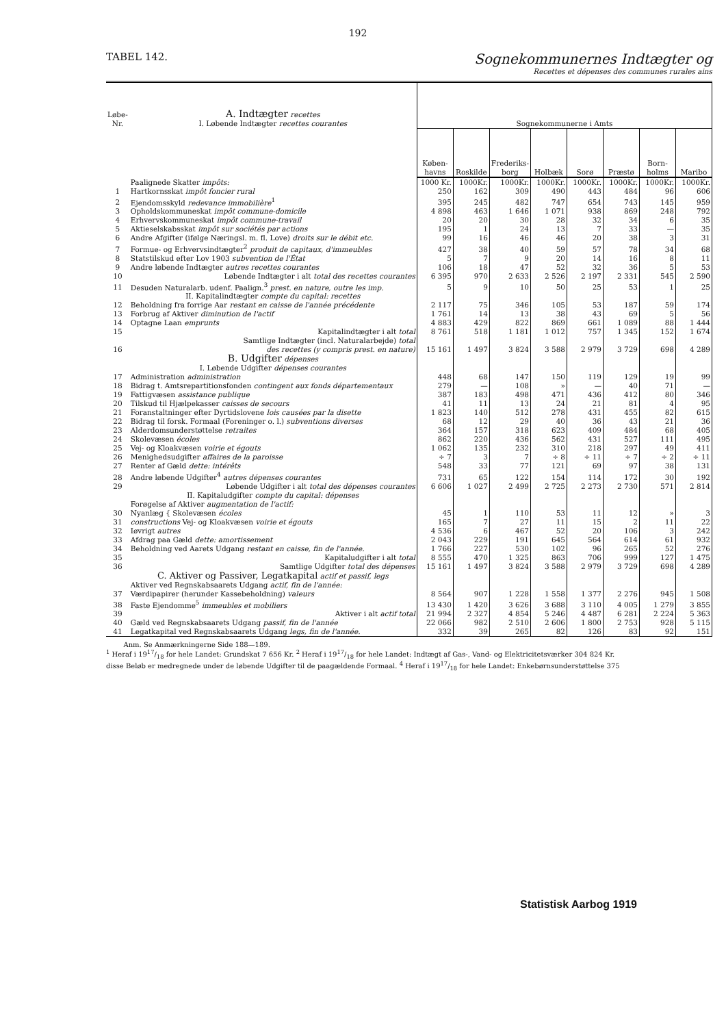192
TABEL 142.
Sognekommunernes Indtægter og
Recettes et dépenses des communes rurales ains
| Løbe-Nr. | A. Indtægter recettes I. Løbende Indtægter recettes courantes | Sognekommunerne i Amts | | | | | | | |
| | | Køben-havns | Roskilde | Frederiks-borg | Holbæk | Sorø | Præstø | Born-holms | Maribo |
| | Paalignede Skatter impôts: | 1000 Kr. | 1000Kr. | 1000Kr. | 1000Kr. | 1000Kr. | 1000Kr. | 1000Kr. | 1000Kr. |
| 1 | Hartkornsskat impôt foncier rural | 250 | 162 | 309 | 490 | 443 | 484 | 96 | 606 |
| 2 | Ejendomsskyld redevance immobilière<sup>1</sup> | 395 | 245 | 482 | 747 | 654 | 743 | 145 | 959 |
| 3 | Opholdskommuneskat impôt commune-domicile | 4 898 | 463 | 1 646 | 1 071 | 938 | 869 | 248 | 792 |
| 4 | Erhvervskommuneskat impôt commune-travail | 20 | 20 | 30 | 28 | 32 | 34 | 6 | 35 |
| 5 | Aktieselskabsskat impôt sur sociétés par actions | 195 | 1 | 24 | 13 | 7 | 33 | — | 35 |
| 6 | Andre Afgifter (ifølge Næringsl. m. fl. Love) droits sur le débit etc. | 99 | 16 | 46 | 46 | 20 | 38 | 3 | 31 |
| 7 | Formue- og Erhvervsindtægter<sup>2</sup> produit de capitaux, d'immeubles | 427 | 38 | 40 | 59 | 57 | 78 | 34 | 68 |
| 8 | Statstilskud efter Lov 1903 subvention de l'État | 5 | 7 | 9 | 20 | 14 | 16 | 8 | 11 |
| 9 | Andre løbende Indtægter autres recettes courantes | 106 | 18 | 47 | 52 | 32 | 36 | 5 | 53 |
| 10 | Løbende Indtægter i alt total des recettes courantes | 6 395 | 970 | 2 633 | 2 526 | 2 197 | 2 331 | 545 | 2 590 |
| 11 | Desuden Naturalarb. udenf. Paalign.<sup>3</sup> prest. en nature, outre les imp. | 5 | 9 | 10 | 50 | 25 | 53 | 1 | 25 |
| | II. Kapitalindtægter compte du capital: recettes | | | | | | | | |
| 12 | Beholdning fra forrige Aar restant en caisse de l'année précédente | 2 117 | 75 | 346 | 105 | 53 | 187 | 59 | 174 |
| 13 | Forbrug af Aktiver diminution de l'actif | 1 761 | 14 | 13 | 38 | 43 | 69 | 5 | 56 |
| 14 | Optagne Laan emprunts | 4 883 | 429 | 822 | 869 | 661 | 1 089 | 88 | 1 444 |
| 15 | Kapitalindtægter i alt total | 8 761 | 518 | 1 181 | 1 012 | 757 | 1 345 | 152 | 1 674 |
| 16 | Samtlige Indtægter (incl. Naturalarbejde) total des recettes (y compris prest. en nature) | 15 161 | 1 497 | 3 824 | 3 588 | 2 979 | 3 729 | 698 | 4 289 |
| | B. Udgifter dépenses I. Løbende Udgifter dépenses courantes | | | | | | | | |
| 17 | Administration administration | 448 | 68 | 147 | 150 | 119 | 129 | 19 | 99 |
| 18 | Bidrag t. Amtsrepartitionsfonden contingent aux fonds départementaux | 279 | — | 108 | » | — | 40 | 71 | — |
| 19 | Fattigvæsen assistance publique | 387 | 183 | 498 | 471 | 436 | 412 | 80 | 346 |
| 20 | Tilskud til Hjælpekasser caisses de secours | 41 | 11 | 13 | 24 | 21 | 81 | 4 | 95 |
| 21 | Foranstaltninger efter Dyrtidslovene lois causées par la disette | 1 823 | 140 | 512 | 278 | 431 | 455 | 82 | 615 |
| 22 | Bidrag til forsk. Formaal (Foreninger o. l.) subventions diverses | 68 | 12 | 29 | 40 | 36 | 43 | 21 | 36 |
| 23 | Alderdomsunderstøttelse retraites | 364 | 157 | 318 | 623 | 409 | 484 | 68 | 405 |
| 24 | Skolevæsen écoles | 862 | 220 | 436 | 562 | 431 | 527 | 111 | 495 |
| 25 | Vej- og Kloakvæsen voirie et égouts | 1 062 | 135 | 232 | 310 | 218 | 297 | 49 | 411 |
| 26 | Menighedsudgifter affaires de la paroisse | ÷ 7 | 3 | 7 | ÷ 8 | ÷ 11 | ÷ 7 | ÷ 2 | ÷ 11 |
| 27 | Renter af Gæld dette: intérêts | 548 | 33 | 77 | 121 | 69 | 97 | 38 | 131 |
| 28 | Andre løbende Udgifter<sup>4</sup> autres dépenses courantes | 731 | 65 | 122 | 154 | 114 | 172 | 30 | 192 |
| 29 | Løbende Udgifter i alt total des dépenses courantes | 6 606 | 1 027 | 2 499 | 2 725 | 2 273 | 2 730 | 571 | 2 814 |
| | II. Kapitaludgifter compte du capital: dépenses | | | | | | | | |
| | Forøgelse af Aktiver augmentation de l'actif: | | | | | | | | |
| 30 | Nyanlæg { Skolevæsen écoles | 45 | 1 | 110 | 53 | 11 | 12 | » | 3 |
| 31 | constructions Vej- og Kloakvæsen voirie et égouts | 165 | 7 | 27 | 11 | 15 | 2 | 11 | 22 |
| 32 | Iøvrigt autres | 4 536 | 6 | 467 | 52 | 20 | 106 | 3 | 242 |
| 33 | Afdrag paa Gæld dette: amortissement | 2 043 | 229 | 191 | 645 | 564 | 614 | 61 | 932 |
| 34 | Beholdning ved Aarets Udgang restant en caisse, fin de l'année. | 1 766 | 227 | 530 | 102 | 96 | 265 | 52 | 276 |
| 35 | Kapitaludgifter i alt total | 8 555 | 470 | 1 325 | 863 | 706 | 999 | 127 | 1 475 |
| 36 | Samtlige Udgifter total des dépenses | 15 161 | 1 497 | 3 824 | 3 588 | 2 979 | 3 729 | 698 | 4 289 |
| | C. Aktiver og Passiver, Legatkapital actif et passif, legs | | | | | | | | |
| | Aktiver ved Regnskabsaarets Udgang actif, fin de l'année: | | | | | | | | |
| 37 | Værdipapirer (herunder Kassebeholdning) valeurs | 8 564 | 907 | 1 228 | 1 558 | 1 377 | 2 276 | 945 | 1 508 |
| 38 | Faste Ejendomme<sup>5</sup> immeubles et mobiliers | 13 430 | 1 420 | 3 626 | 3 688 | 3 110 | 4 005 | 1 279 | 3 855 |
| 39 | Aktiver i alt actif total | 21 994 | 2 327 | 4 854 | 5 246 | 4 487 | 6 281 | 2 224 | 5 363 |
| 40 | Gæld ved Regnskabsaarets Udgang passif, fin de l'année | 22 066 | 982 | 2 510 | 2 606 | 1 800 | 2 753 | 928 | 5 115 |
| 41 | Legatkapital ved Regnskabsaarets Udgang legs, fin de l'année. | 332 | 39 | 265 | 82 | 126 | 83 | 92 | 151 |
Anm. Se Anmærkningerne Side 188—189.
<sup>1</sup> Heraf i 1917/18 for hele Landet: Grundskat 7 656 Kr. <sup>2</sup> Heraf i 1917/18 for hele Landet: Indtægt af Gas-, Vand- og Elektricitetsværker 304 824 Kr.
disse Beløb er medregnede under de løbende Udgifter til de paagældende Formaal. <sup>4</sup> Heraf i 1917/18 for hele Landet: Enkebørnsunderstøttelse 375
Statistisk Aarbog 1919